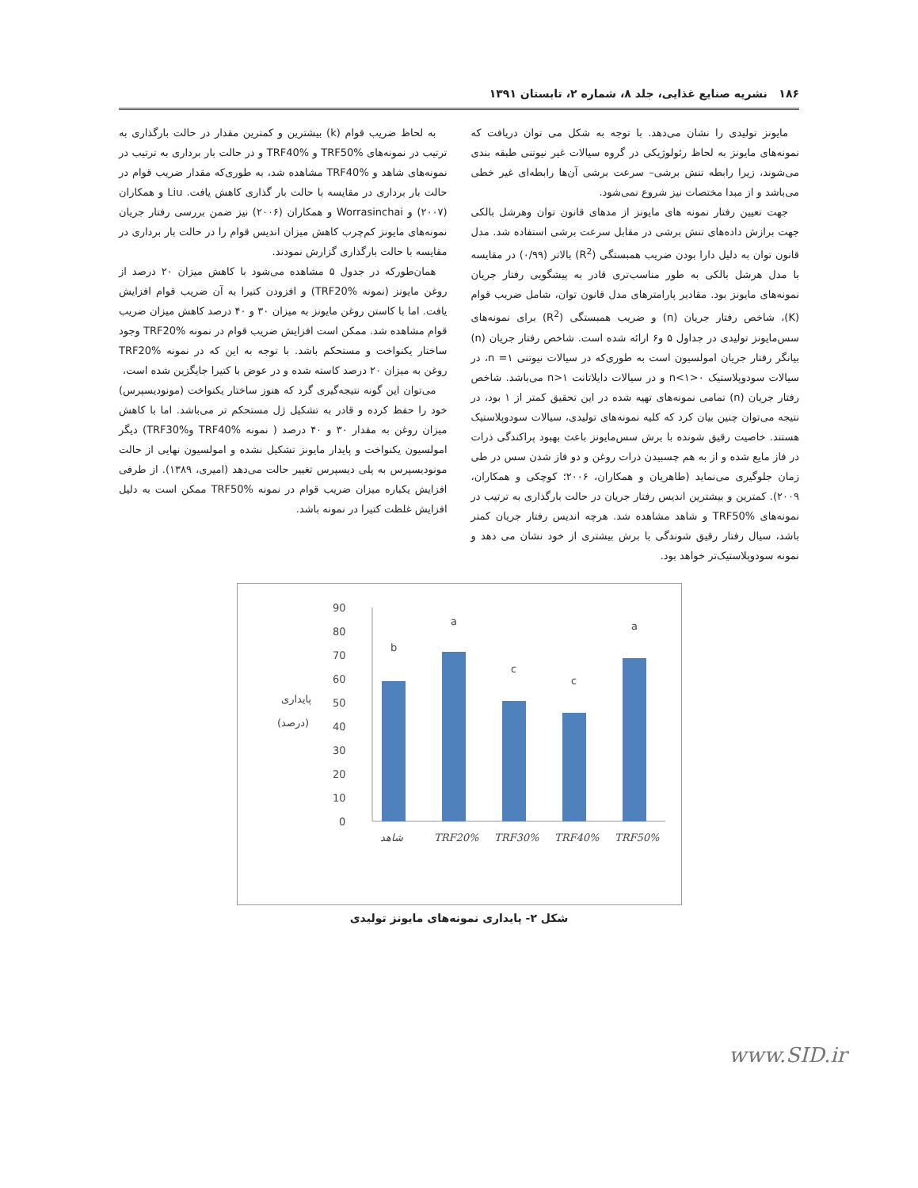۱۸۶ نشریه صنایع غذایی، جلد ۸، شماره ۲، تابستان ۱۳۹۱
مایونز تولیدی را نشان می‌دهد. با توجه به شکل می توان دریافت که نمونه‌های مایونز به لحاظ رئولوژیکی در گروه سیالات غیر نیوتنی طبقه بندی می‌شوند، زیرا رابطه تنش برشی– سرعت برشی آن‌ها رابطه‌ای غیر خطی می‌باشد و از مبدا مختصات نیز شروع نمی‌شود.
جهت تعیین رفتار نمونه های مایونز از مدهای قانون توان وهرشل بالکی جهت برازش داده‌های تنش برشی در مقابل سرعت برشی استفاده شد. مدل قانون توان به دلیل دارا بودن ضریب همبستگی (R<sup>2</sup>) بالاتر (۰/۹۹) در مقایسه با مدل هرشل بالکی به طور مناسب‌تری قادر به پیشگویی رفتار جریان نمونه‌های مایونز بود. مقادیر پارامترهای مدل قانون توان، شامل ضریب قوام (K)، شاخص رفتار جریان (n) و ضریب همبستگی (R<sup>2</sup>) برای نمونه‌های سس‌مایونز تولیدی در جداول ۵ و۶ ارائه شده است. شاخص رفتار جریان (n) بیانگر رفتار جریان امولسیون است به طوری‌که در سیالات نیوتنی n =۱، در سیالات سودوپلاستیک ۰<n<۱ و در سیالات دایلاتانت n>۱ می‌باشد. شاخص رفتار جریان (n) تمامی نمونه‌های تهیه شده در این تحقیق کمتر از ۱ بود، در نتیجه می‌توان چنین بیان کرد که کلیه نمونه‌های تولیدی، سیالات سودوپلاستیک هستند. خاصیت رقیق شونده با برش سس‌مایونز باعث بهبود پراکندگی ذرات در فاز مایع شده و از به هم چسبیدن ذرات روغن و دو فاز شدن سس در طی زمان جلوگیری می‌نماید (طاهریان و همکاران، ۲۰۰۶؛ کوچکی و همکاران، ۲۰۰۹). کمترین و بیشترین اندیس رفتار جریان در حالت بارگذاری به ترتیب در نمونه‌های TRF50% و شاهد مشاهده شد. هرچه اندیس رفتار جریان کمتر باشد، سیال رفتار رقیق شوندگی با برش بیشتری از خود نشان می دهد و نمونه سودوپلاستیک‌تر خواهد بود.
به لحاظ ضریب قوام (k) بیشترین و کمترین مقدار در حالت بارگذاری به ترتیب در نمونه‌های TRF50% و TRF40% و در حالت بار برداری به ترتیب در نمونه‌های شاهد و TRF40% مشاهده شد، به طوری‌که مقدار ضریب قوام در حالت بار برداری در مقایسه با حالت بار گذاری کاهش یافت. Liu و همکاران (۲۰۰۷) و Worrasinchai و همکاران (۲۰۰۶) نیز ضمن بررسی رفتار جریان نمونه‌های مایونز کم‌چرب کاهش میزان اندیس قوام را در حالت بار برداری در مقایسه با حالت بارگذاری گزارش نمودند.
همان‌طورکه در جدول ۵ مشاهده می‌شود با کاهش میزان ۲۰ درصد از روغن مایونز (نمونه TRF20%) و افزودن کتیرا به آن ضریب قوام افزایش یافت. اما با کاستن روغن مایونز به میزان ۳۰ و ۴۰ درصد کاهش میزان ضریب قوام مشاهده شد. ممکن است افزایش ضریب قوام در نمونه TRF20% وجود ساختار یکنواخت و مستحکم باشد. با توجه به این که در نمونه TRF20% روغن به میزان ۲۰ درصد کاسته شده و در عوض با کتیرا جایگزین شده است،
می‌توان این گونه نتیجه‌گیری گرد که هنوز ساختار یکنواخت (مونودیسپرس) خود را حفظ کرده و قادر به تشکیل ژل مستحکم تر می‌باشد. اما با کاهش میزان روغن به مقدار ۳۰ و ۴۰ درصد ( نمونه TRF40% وTRF30%) دیگر امولسیون یکنواخت و پایدار مایونز تشکیل نشده و امولسیون نهایی از حالت مونودیسپرس به پلی دیسپرس تغییر حالت می‌دهد (امیری، ۱۳۸۹). از طرفی افزایش یکباره میزان ضریب قوام در نمونه TRF50% ممکن است به دلیل افزایش غلظت کتیرا در نمونه باشد.
90
80
70
60
50
40
30
20
10
0
پایداری
(درصد)
b
a
c
c
a
شاهد
TRF20%
TRF30%
TRF40%
TRF50%
شکل ۲- پایداری نمونه‌های مایونز تولیدی
www.SID.ir